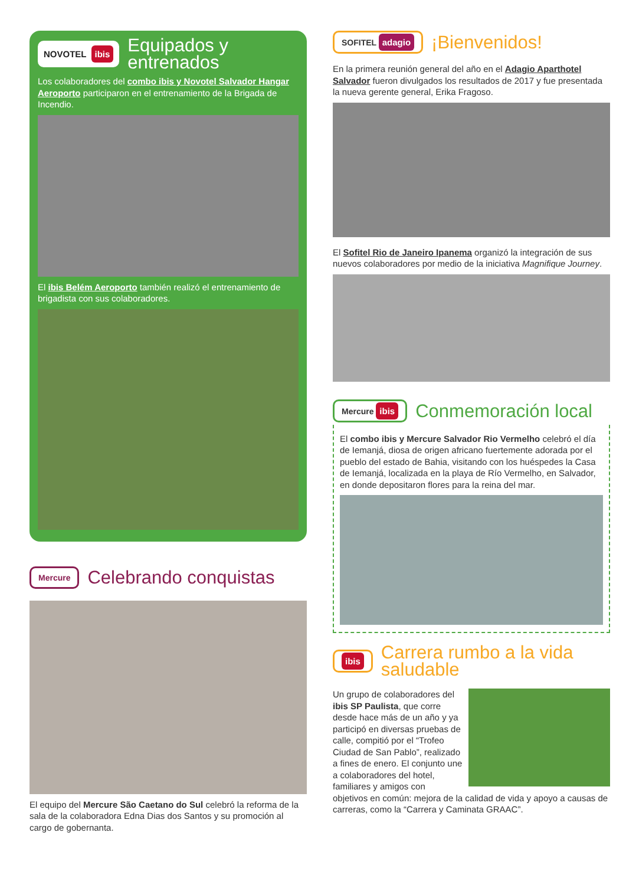NOVOTEL ibis
Equipados y entrenados
Los colaboradores del combo ibis y Novotel Salvador Hangar Aeroporto participaron en el entrenamiento de la Brigada de Incendio.
El ibis Belém Aeroporto también realizó el entrenamiento de brigadista con sus colaboradores.
Mercure
Celebrando conquistas
El equipo del Mercure São Caetano do Sul celebró la reforma de la sala de la colaboradora Edna Dias dos Santos y su promoción al cargo de gobernanta.
SOFITEL adagio
¡Bienvenidos!
En la primera reunión general del año en el Adagio Aparthotel Salvador fueron divulgados los resultados de 2017 y fue presentada la nueva gerente general, Erika Fragoso.
El Sofitel Rio de Janeiro Ipanema organizó la integración de sus nuevos colaboradores por medio de la iniciativa Magnifique Journey.
Mercure ibis
Conmemoración local
El combo ibis y Mercure Salvador Rio Vermelho celebró el día de Iemanjá, diosa de origen africano fuertemente adorada por el pueblo del estado de Bahia, visitando con los huéspedes la Casa de Iemanjá, localizada en la playa de Río Vermelho, en Salvador, en donde depositaron flores para la reina del mar.
ibis
Carrera rumbo a la vida saludable
Un grupo de colaboradores del ibis SP Paulista, que corre desde hace más de un año y ya participó en diversas pruebas de calle, compitió por el “Trofeo Ciudad de San Pablo”, realizado a fines de enero. El conjunto une a colaboradores del hotel, familiares y amigos con objetivos en común: mejora de la calidad de vida y apoyo a causas de carreras, como la “Carrera y Caminata GRAAC”.